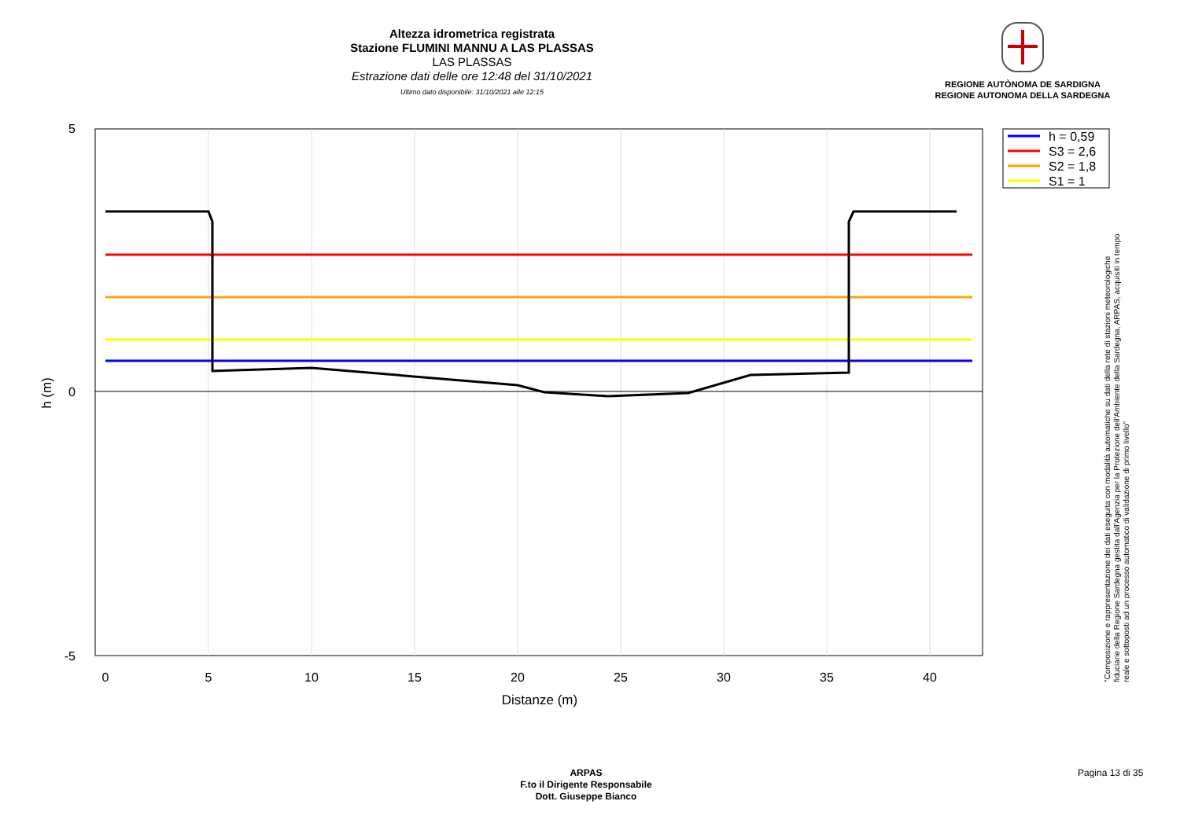Altezza idrometrica registrata
Stazione FLUMINI MANNU A LAS PLASSAS
LAS PLASSAS
Estrazione dati delle ore 12:48 del 31/10/2021
Ultimo dato disponibile: 31/10/2021 alle 12:15
REGIONE AUTÒNOMA DE SARDIGNA
REGIONE AUTONOMA DELLA SARDEGNA
0
5
10
15
20
25
30
35
40
Distanze (m)
5
0
-5
h (m)
h = 0,59
S3 = 2,6
S2 = 1,8
S1 = 1
"Composizione e rappresentazione dei dati eseguita con modalità automatiche su dati della rete di stazioni meteorologiche fiduciarie della Regione Sardegna gestita dall'Agenzia per la Protezione dell'Ambiente della Sardegna, ARPAS, acquisiti in tempo reale e sottoposti ad un processo automatico di validazione di primo livello"
ARPAS
F.to il Dirigente Responsabile
Dott. Giuseppe Bianco
Pagina 13 di 35